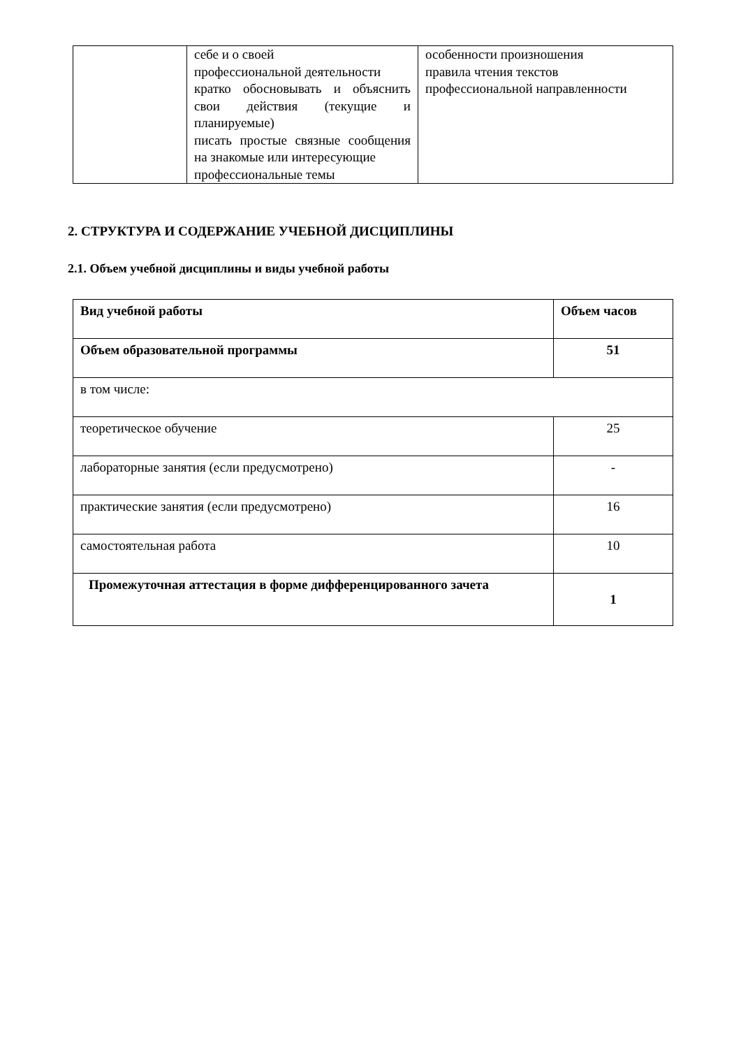| | себе и о своей профессиональной деятельности кратко обосновывать и объяснить свои действия (текущие и планируемые) писать простые связные сообщения на знакомые или интересующие профессиональные темы | особенности произношения правила чтения текстов профессиональной направленности |
2. СТРУКТУРА И СОДЕРЖАНИЕ УЧЕБНОЙ ДИСЦИПЛИНЫ
2.1. Объем учебной дисциплины и виды учебной работы
| Вид учебной работы | Объем часов |
| Объем образовательной программы | 51 |
| в том числе: | |
| теоретическое обучение | 25 |
| лабораторные занятия (если предусмотрено) | - |
| практические занятия (если предусмотрено) | 16 |
| самостоятельная работа | 10 |
| Промежуточная аттестация в форме дифференцированного зачета | 1 |